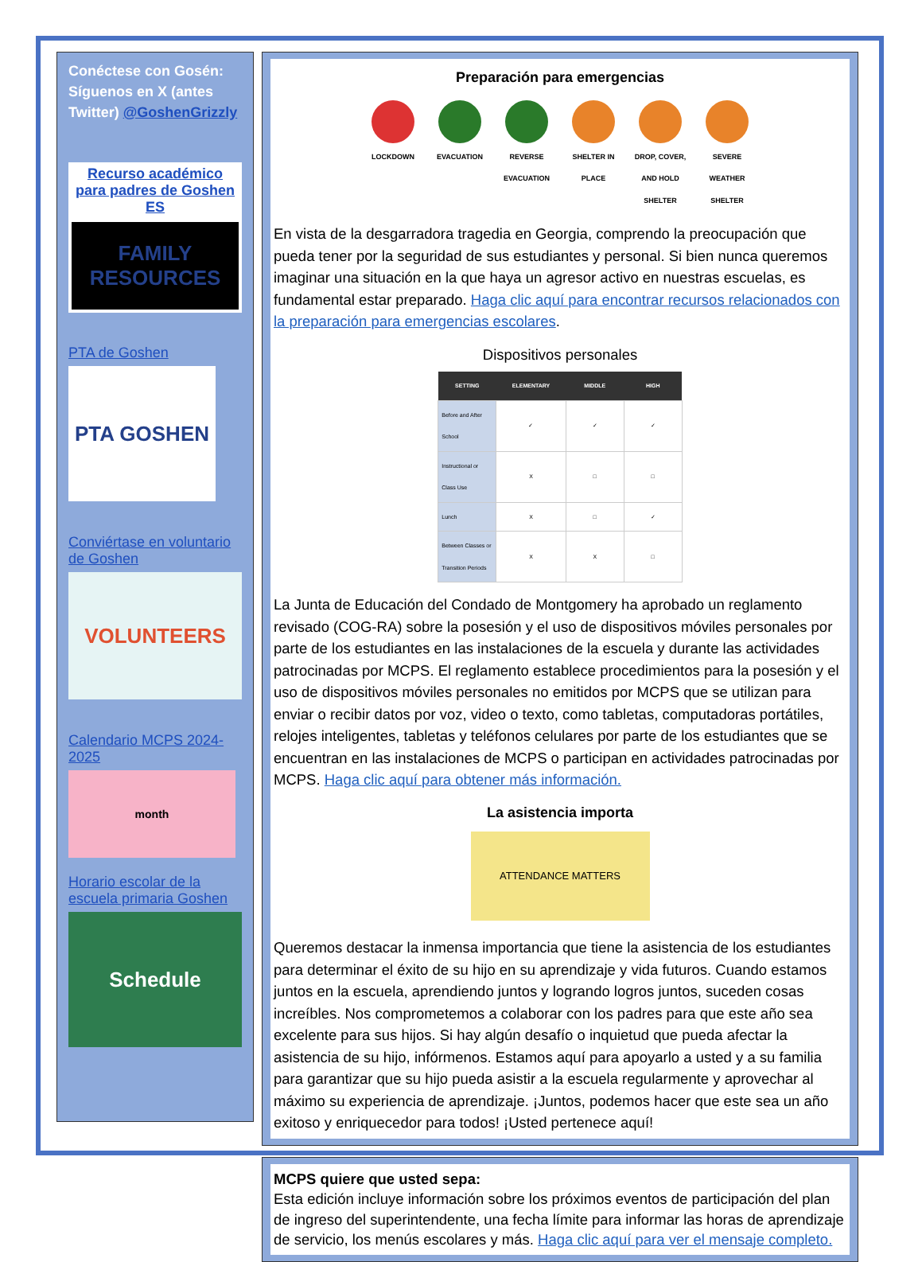Conéctese con Gosén: Síguenos en X (antes Twitter) @GoshenGrizzly
Recurso académico para padres de Goshen ES
FAMILY RESOURCES
PTA de Goshen
PTA GOSHEN
Conviértase en voluntario de Goshen
VOLUNTEERS
Calendario MCPS 2024-2025
month
Horario escolar de la escuela primaria Goshen
Schedule
Preparación para emergencias
LOCKDOWN EVACUATION REVERSE EVACUATION
SHELTER IN PLACE
DROP, COVER, AND HOLD SHELTER
SEVERE WEATHER SHELTER
En vista de la desgarradora tragedia en Georgia, comprendo la preocupación que pueda tener por la seguridad de sus estudiantes y personal. Si bien nunca queremos imaginar una situación en la que haya un agresor activo en nuestras escuelas, es fundamental estar preparado. Haga clic aquí para encontrar recursos relacionados con la preparación para emergencias escolares.
Dispositivos personales
| SETTING | ELEMENTARY | MIDDLE | HIGH |
| --- | --- | --- | --- |
| Before and After School | ✓ | ✓ | ✓ |
| Instructional or Class Use | X | □ | □ |
| Lunch | X | □ | ✓ |
| Between Classes or Transition Periods | X | X | □ |
La Junta de Educación del Condado de Montgomery ha aprobado un reglamento revisado (COG-RA) sobre la posesión y el uso de dispositivos móviles personales por parte de los estudiantes en las instalaciones de la escuela y durante las actividades patrocinadas por MCPS. El reglamento establece procedimientos para la posesión y el uso de dispositivos móviles personales no emitidos por MCPS que se utilizan para enviar o recibir datos por voz, video o texto, como tabletas, computadoras portátiles, relojes inteligentes, tabletas y teléfonos celulares por parte de los estudiantes que se encuentran en las instalaciones de MCPS o participan en actividades patrocinadas por MCPS. Haga clic aquí para obtener más información.
La asistencia importa
ATTENDANCE MATTERS
Queremos destacar la inmensa importancia que tiene la asistencia de los estudiantes para determinar el éxito de su hijo en su aprendizaje y vida futuros. Cuando estamos juntos en la escuela, aprendiendo juntos y logrando logros juntos, suceden cosas increíbles. Nos comprometemos a colaborar con los padres para que este año sea excelente para sus hijos. Si hay algún desafío o inquietud que pueda afectar la asistencia de su hijo, infórmenos. Estamos aquí para apoyarlo a usted y a su familia para garantizar que su hijo pueda asistir a la escuela regularmente y aprovechar al máximo su experiencia de aprendizaje. ¡Juntos, podemos hacer que este sea un año exitoso y enriquecedor para todos! ¡Usted pertenece aquí!
MCPS quiere que usted sepa:
Esta edición incluye información sobre los próximos eventos de participación del plan de ingreso del superintendente, una fecha límite para informar las horas de aprendizaje de servicio, los menús escolares y más. Haga clic aquí para ver el mensaje completo.